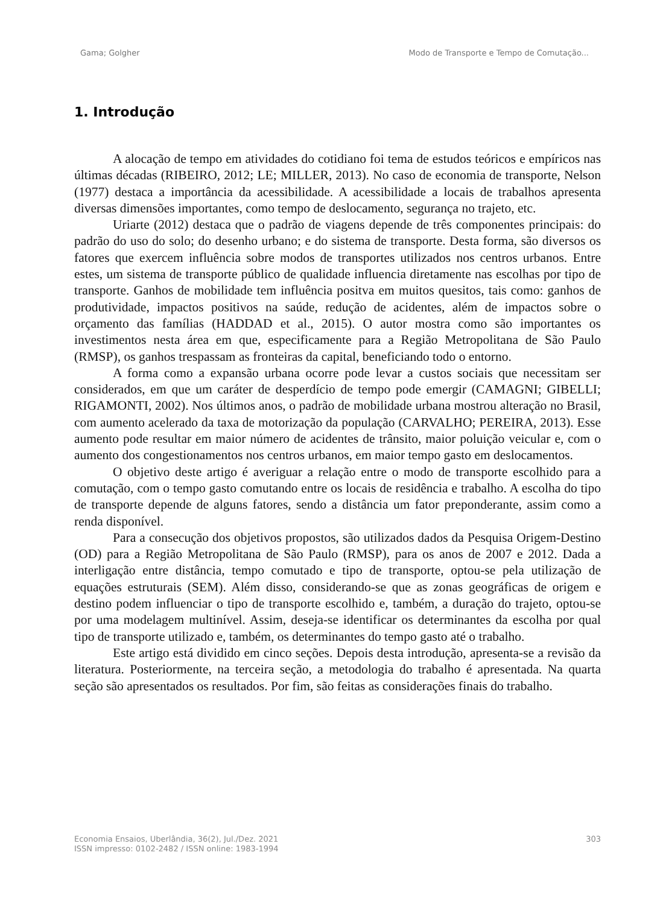Gama; Golgher Modo de Transporte e Tempo de Comutação...
1. Introdução
A alocação de tempo em atividades do cotidiano foi tema de estudos teóricos e empíricos nas últimas décadas (RIBEIRO, 2012; LE; MILLER, 2013). No caso de economia de transporte, Nelson (1977) destaca a importância da acessibilidade. A acessibilidade a locais de trabalhos apresenta diversas dimensões importantes, como tempo de deslocamento, segurança no trajeto, etc.
Uriarte (2012) destaca que o padrão de viagens depende de três componentes principais: do padrão do uso do solo; do desenho urbano; e do sistema de transporte. Desta forma, são diversos os fatores que exercem influência sobre modos de transportes utilizados nos centros urbanos. Entre estes, um sistema de transporte público de qualidade influencia diretamente nas escolhas por tipo de transporte. Ganhos de mobilidade tem influência positva em muitos quesitos, tais como: ganhos de produtividade, impactos positivos na saúde, redução de acidentes, além de impactos sobre o orçamento das famílias (HADDAD et al., 2015). O autor mostra como são importantes os investimentos nesta área em que, especificamente para a Região Metropolitana de São Paulo (RMSP), os ganhos trespassam as fronteiras da capital, beneficiando todo o entorno.
A forma como a expansão urbana ocorre pode levar a custos sociais que necessitam ser considerados, em que um caráter de desperdício de tempo pode emergir (CAMAGNI; GIBELLI; RIGAMONTI, 2002). Nos últimos anos, o padrão de mobilidade urbana mostrou alteração no Brasil, com aumento acelerado da taxa de motorização da população (CARVALHO; PEREIRA, 2013). Esse aumento pode resultar em maior número de acidentes de trânsito, maior poluição veicular e, com o aumento dos congestionamentos nos centros urbanos, em maior tempo gasto em deslocamentos.
O objetivo deste artigo é averiguar a relação entre o modo de transporte escolhido para a comutação, com o tempo gasto comutando entre os locais de residência e trabalho. A escolha do tipo de transporte depende de alguns fatores, sendo a distância um fator preponderante, assim como a renda disponível.
Para a consecução dos objetivos propostos, são utilizados dados da Pesquisa Origem-Destino (OD) para a Região Metropolitana de São Paulo (RMSP), para os anos de 2007 e 2012. Dada a interligação entre distância, tempo comutado e tipo de transporte, optou-se pela utilização de equações estruturais (SEM). Além disso, considerando-se que as zonas geográficas de origem e destino podem influenciar o tipo de transporte escolhido e, também, a duração do trajeto, optou-se por uma modelagem multinível. Assim, deseja-se identificar os determinantes da escolha por qual tipo de transporte utilizado e, também, os determinantes do tempo gasto até o trabalho.
Este artigo está dividido em cinco seções. Depois desta introdução, apresenta-se a revisão da literatura. Posteriormente, na terceira seção, a metodologia do trabalho é apresentada. Na quarta seção são apresentados os resultados. Por fim, são feitas as considerações finais do trabalho.
Economia Ensaios, Uberlândia, 36(2), Jul./Dez. 2021
ISSN impresso: 0102-2482 / ISSN online: 1983-1994 303